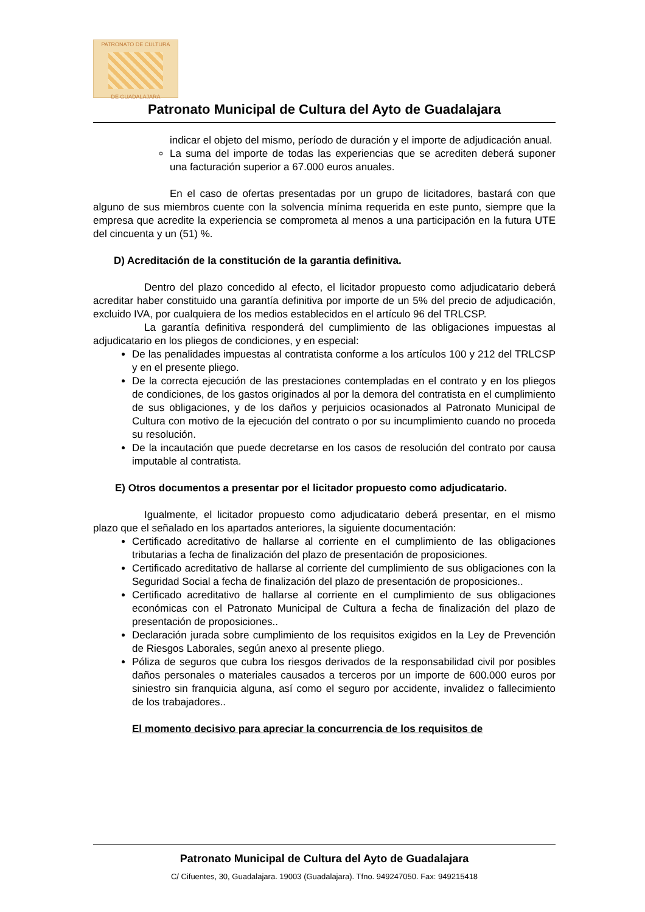PATRONATO DE CULTURA
DE GUADALAJARA
Patronato Municipal de Cultura del Ayto de Guadalajara
indicar el objeto del mismo, período de duración y el importe de adjudicación anual.
La suma del importe de todas las experiencias que se acrediten deberá suponer una facturación superior a 67.000 euros anuales.
En el caso de ofertas presentadas por un grupo de licitadores, bastará con que alguno de sus miembros cuente con la solvencia mínima requerida en este punto, siempre que la empresa que acredite la experiencia se comprometa al menos a una participación en la futura UTE del cincuenta y un (51) %.
D) Acreditación de la constitución de la garantia definitiva.
Dentro del plazo concedido al efecto, el licitador propuesto como adjudicatario deberá acreditar haber constituido una garantía definitiva por importe de un 5% del precio de adjudicación, excluido IVA, por cualquiera de los medios establecidos en el artículo 96 del TRLCSP.
La garantía definitiva responderá del cumplimiento de las obligaciones impuestas al adjudicatario en los pliegos de condiciones, y en especial:
De las penalidades impuestas al contratista conforme a los artículos 100 y 212 del TRLCSP y en el presente pliego.
De la correcta ejecución de las prestaciones contempladas en el contrato y en los pliegos de condiciones, de los gastos originados al por la demora del contratista en el cumplimiento de sus obligaciones, y de los daños y perjuicios ocasionados al Patronato Municipal de Cultura con motivo de la ejecución del contrato o por su incumplimiento cuando no proceda su resolución.
De la incautación que puede decretarse en los casos de resolución del contrato por causa imputable al contratista.
E) Otros documentos a presentar por el licitador propuesto como adjudicatario.
Igualmente, el licitador propuesto como adjudicatario deberá presentar, en el mismo plazo que el señalado en los apartados anteriores, la siguiente documentación:
Certificado acreditativo de hallarse al corriente en el cumplimiento de las obligaciones tributarias a fecha de finalización del plazo de presentación de proposiciones.
Certificado acreditativo de hallarse al corriente del cumplimiento de sus obligaciones con la Seguridad Social a fecha de finalización del plazo de presentación de proposiciones..
Certificado acreditativo de hallarse al corriente en el cumplimiento de sus obligaciones económicas con el Patronato Municipal de Cultura a fecha de finalización del plazo de presentación de proposiciones..
Declaración jurada sobre cumplimiento de los requisitos exigidos en la Ley de Prevención de Riesgos Laborales, según anexo al presente pliego.
Póliza de seguros que cubra los riesgos derivados de la responsabilidad civil por posibles daños personales o materiales causados a terceros por un importe de 600.000 euros por siniestro sin franquicia alguna, así como el seguro por accidente, invalidez o fallecimiento de los trabajadores..
El momento decisivo para apreciar la concurrencia de los requisitos de
Patronato Municipal de Cultura del Ayto de Guadalajara
C/ Cifuentes, 30, Guadalajara. 19003 (Guadalajara). Tfno. 949247050. Fax: 949215418